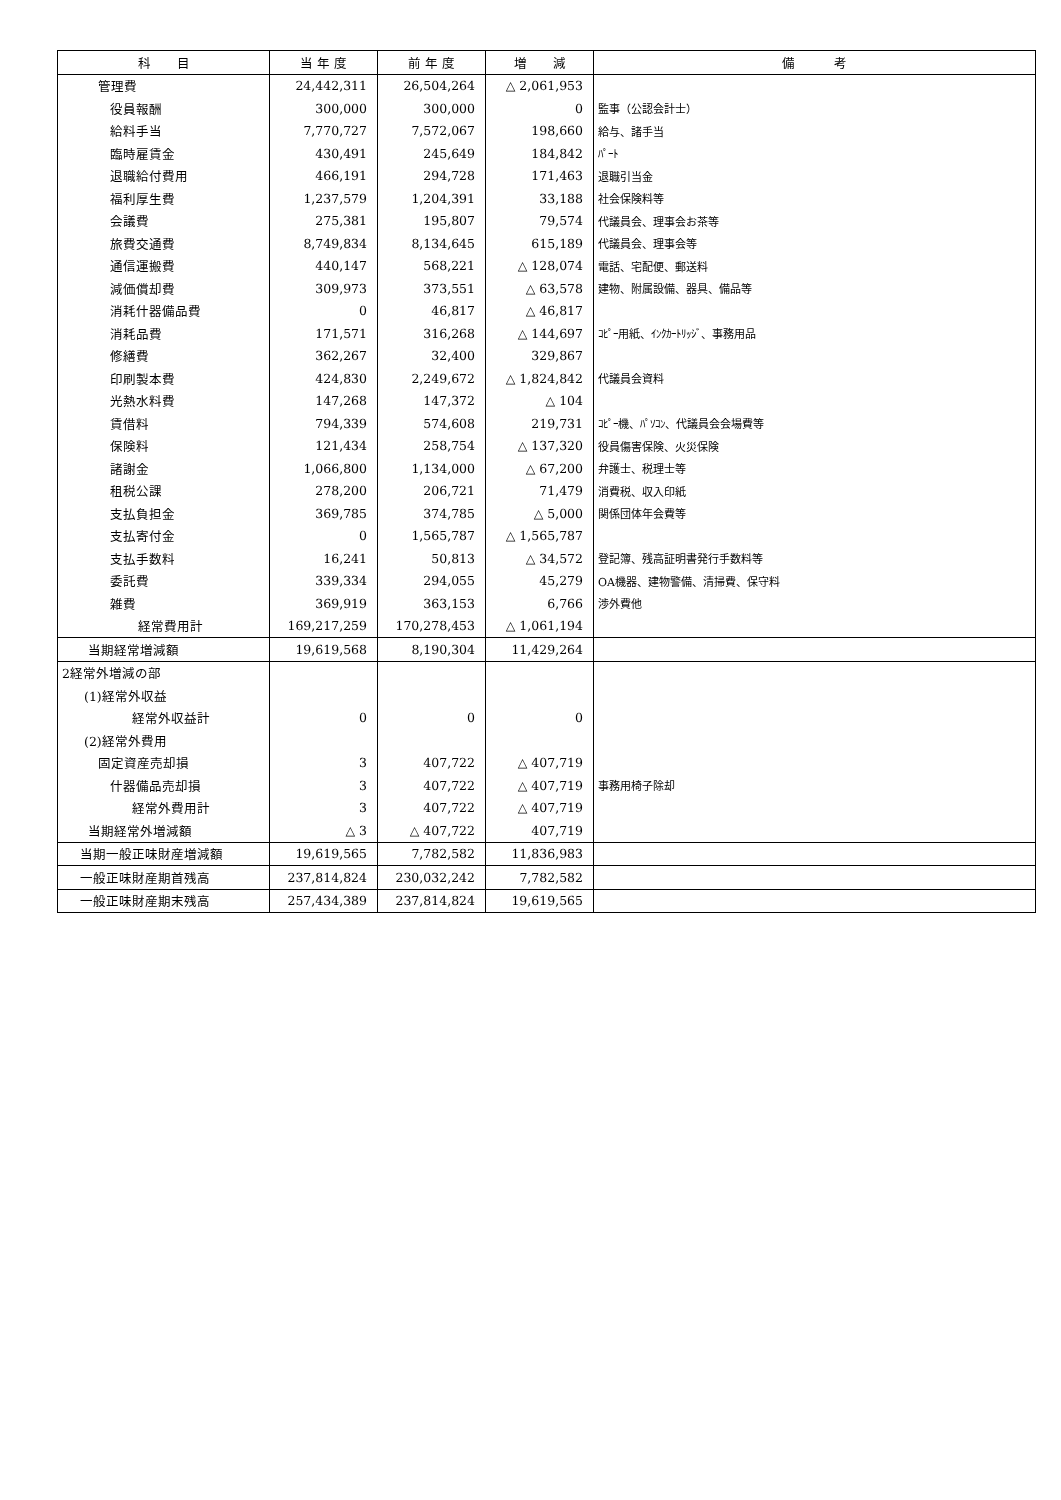| 科 目 | 当 年 度 | 前 年 度 | 増 減 | 備 考 |
| --- | --- | --- | --- | --- |
| 管理費 | 24,442,311 | 26,504,264 | △ 2,061,953 | |
| 役員報酬 | 300,000 | 300,000 | 0 | 監事（公認会計士） |
| 給料手当 | 7,770,727 | 7,572,067 | 198,660 | 給与、諸手当 |
| 臨時雇賃金 | 430,491 | 245,649 | 184,842 | ﾊﾟｰﾄ |
| 退職給付費用 | 466,191 | 294,728 | 171,463 | 退職引当金 |
| 福利厚生費 | 1,237,579 | 1,204,391 | 33,188 | 社会保険料等 |
| 会議費 | 275,381 | 195,807 | 79,574 | 代議員会、理事会お茶等 |
| 旅費交通費 | 8,749,834 | 8,134,645 | 615,189 | 代議員会、理事会等 |
| 通信運搬費 | 440,147 | 568,221 | △ 128,074 | 電話、宅配便、郵送料 |
| 減価償却費 | 309,973 | 373,551 | △ 63,578 | 建物、附属設備、器具、備品等 |
| 消耗什器備品費 | 0 | 46,817 | △ 46,817 | |
| 消耗品費 | 171,571 | 316,268 | △ 144,697 | ｺﾋﾟｰ用紙、ｲﾝｸｶｰﾄﾘｯｼﾞ、事務用品 |
| 修繕費 | 362,267 | 32,400 | 329,867 | |
| 印刷製本費 | 424,830 | 2,249,672 | △ 1,824,842 | 代議員会資料 |
| 光熱水料費 | 147,268 | 147,372 | △ 104 | |
| 賃借料 | 794,339 | 574,608 | 219,731 | ｺﾋﾟｰ機、ﾊﾟｿｺﾝ、代議員会会場費等 |
| 保険料 | 121,434 | 258,754 | △ 137,320 | 役員傷害保険、火災保険 |
| 諸謝金 | 1,066,800 | 1,134,000 | △ 67,200 | 弁護士、税理士等 |
| 租税公課 | 278,200 | 206,721 | 71,479 | 消費税、収入印紙 |
| 支払負担金 | 369,785 | 374,785 | △ 5,000 | 関係団体年会費等 |
| 支払寄付金 | 0 | 1,565,787 | △ 1,565,787 | |
| 支払手数料 | 16,241 | 50,813 | △ 34,572 | 登記簿、残高証明書発行手数料等 |
| 委託費 | 339,334 | 294,055 | 45,279 | OA機器、建物警備、清掃費、保守料 |
| 雑費 | 369,919 | 363,153 | 6,766 | 渉外費他 |
| 経常費用計 | 169,217,259 | 170,278,453 | △ 1,061,194 | |
| 当期経常増減額 | 19,619,568 | 8,190,304 | 11,429,264 | |
| 2経常外増減の部 | | | | |
| (1)経常外収益 | | | | |
| 経常外収益計 | 0 | 0 | 0 | |
| (2)経常外費用 | | | | |
| 固定資産売却損 | 3 | 407,722 | △ 407,719 | |
| 什器備品売却損 | 3 | 407,722 | △ 407,719 | 事務用椅子除却 |
| 経常外費用計 | 3 | 407,722 | △ 407,719 | |
| 当期経常外増減額 | △ 3 | △ 407,722 | 407,719 | |
| 当期一般正味財産増減額 | 19,619,565 | 7,782,582 | 11,836,983 | |
| 一般正味財産期首残高 | 237,814,824 | 230,032,242 | 7,782,582 | |
| 一般正味財産期末残高 | 257,434,389 | 237,814,824 | 19,619,565 | |